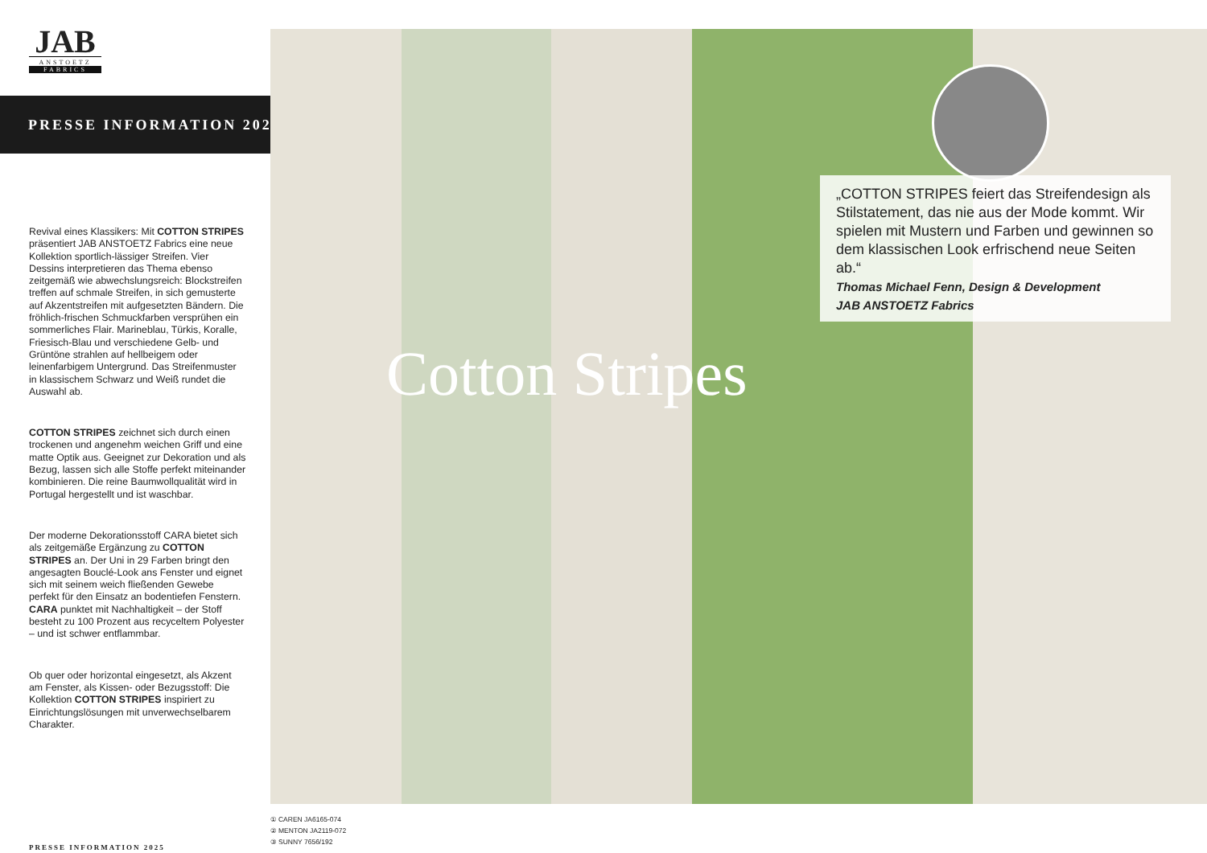JAB
ANSTOETZ
FABRICS
PRESSE INFORMATION 2025
Revival eines Klassikers: Mit COTTON STRIPES präsentiert JAB ANSTOETZ Fabrics eine neue Kollektion sportlich-lässiger Streifen. Vier Dessins interpretieren das Thema ebenso zeitgemäß wie abwechslungsreich: Blockstreifen treffen auf schmale Streifen, in sich gemusterte auf Akzentstreifen mit aufgesetzten Bändern. Die fröhlich-frischen Schmuckfarben versprühen ein sommerliches Flair. Marineblau, Türkis, Koralle, Friesisch-Blau und verschiedene Gelb- und Grüntöne strahlen auf hellbeigem oder leinenfarbigem Untergrund. Das Streifenmuster in klassischem Schwarz und Weiß rundet die Auswahl ab.
COTTON STRIPES zeichnet sich durch einen trockenen und angenehm weichen Griff und eine matte Optik aus. Geeignet zur Dekoration und als Bezug, lassen sich alle Stoffe perfekt miteinander kombinieren. Die reine Baumwollqualität wird in Portugal hergestellt und ist waschbar.
Der moderne Dekorationsstoff CARA bietet sich als zeitgemäße Ergänzung zu COTTON STRIPES an. Der Uni in 29 Farben bringt den angesagten Bouclé-Look ans Fenster und eignet sich mit seinem weich fließenden Gewebe perfekt für den Einsatz an bodentiefen Fenstern. CARA punktet mit Nachhaltigkeit – der Stoff besteht zu 100 Prozent aus recyceltem Polyester – und ist schwer entflammbar.
Ob quer oder horizontal eingesetzt, als Akzent am Fenster, als Kissen- oder Bezugsstoff: Die Kollektion COTTON STRIPES inspiriert zu Einrichtungslösungen mit unverwechselbarem Charakter.
Cotton Stripes
„COTTON STRIPES feiert das Streifendesign als Stilstatement, das nie aus der Mode kommt. Wir spielen mit Mustern und Farben und gewinnen so dem klassischen Look erfrischend neue Seiten ab.“
Thomas Michael Fenn, Design & Development
JAB ANSTOETZ Fabrics
① CAREN JA6165-074
② MENTON JA2119-072
③ SUNNY 7656/192
PRESSE INFORMATION 2025